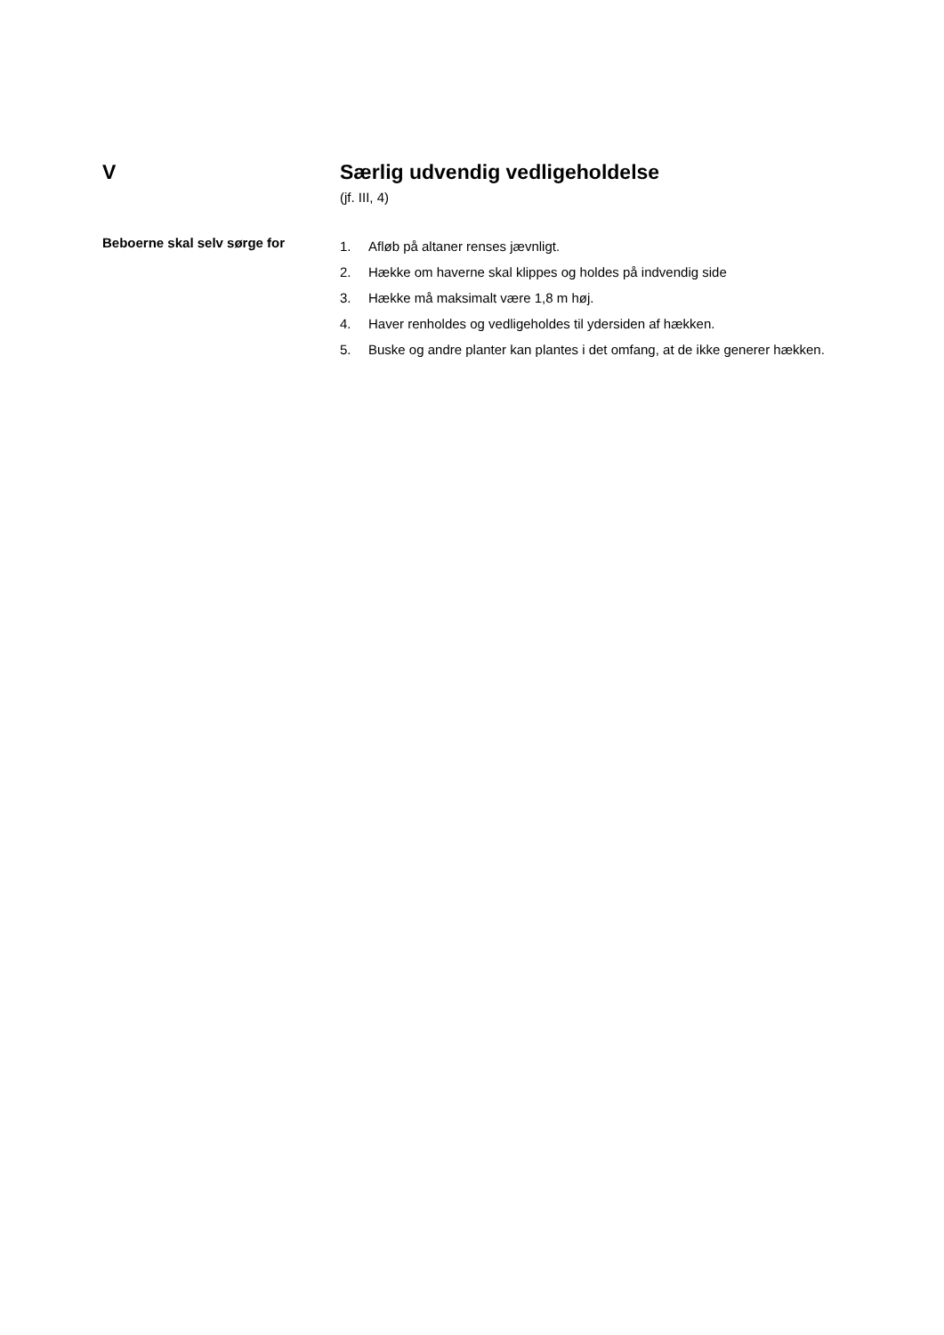V Særlig udvendig vedligeholdelse
(jf. III, 4)
Beboerne skal selv sørge for
1. Afløb på altaner renses jævnligt.
2. Hække om haverne skal klippes og holdes på indvendig side
3. Hække må maksimalt være 1,8 m høj.
4. Haver renholdes og vedligeholdes til ydersiden af hækken.
5. Buske og andre planter kan plantes i det omfang, at de ikke generer hækken.